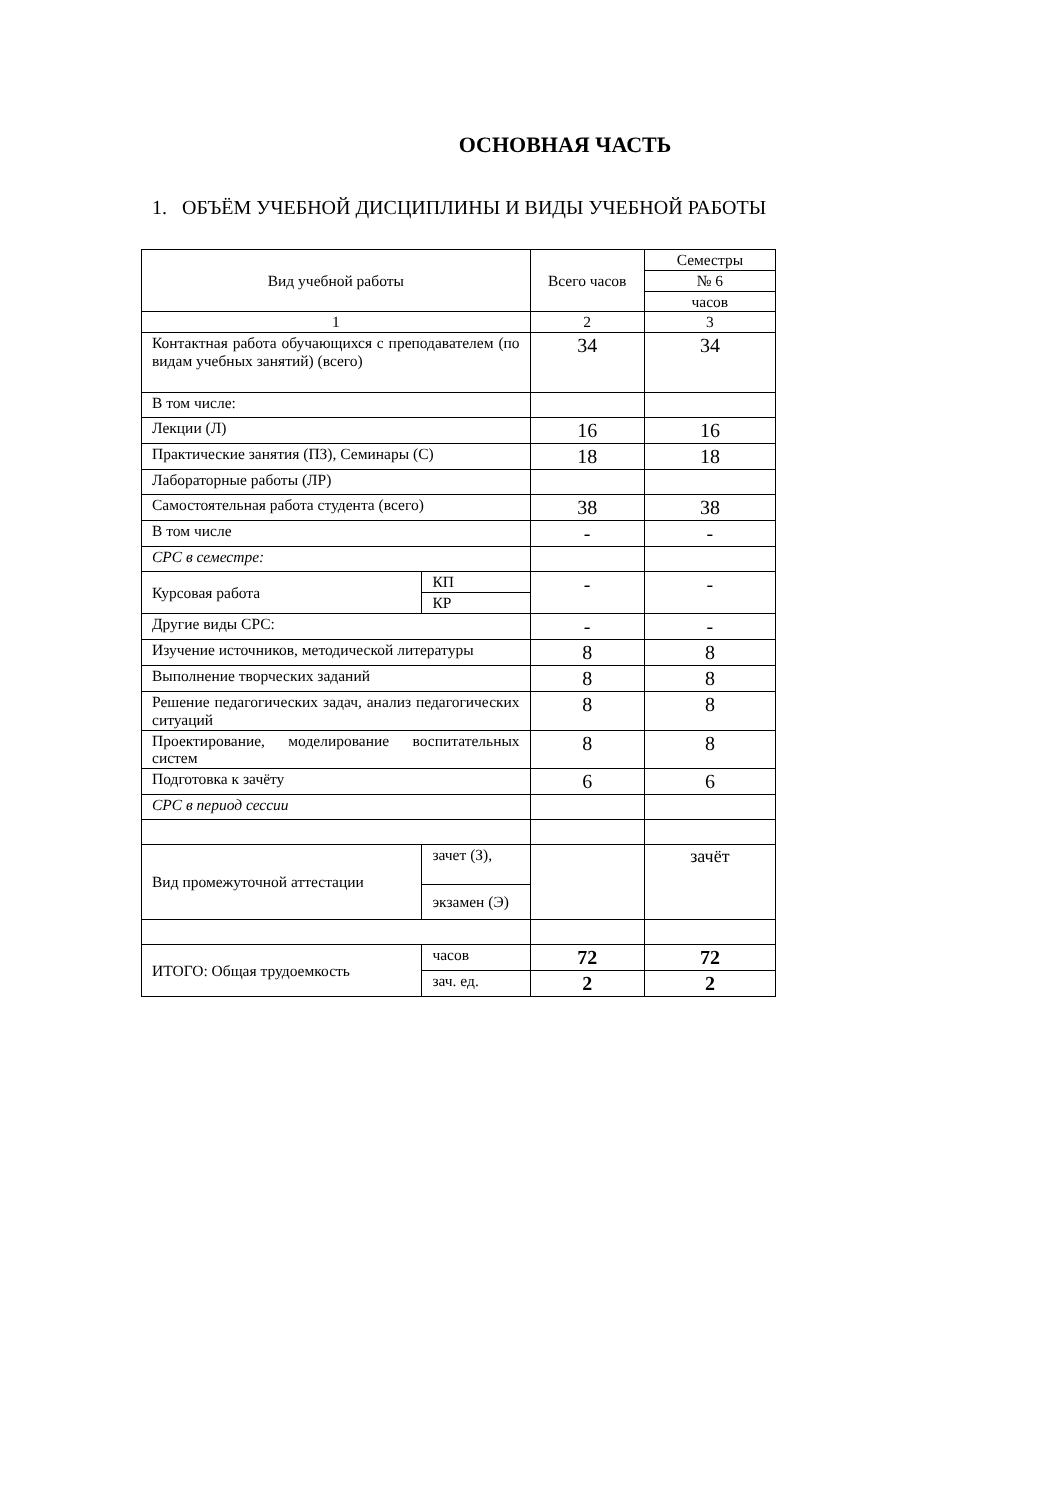ОСНОВНАЯ ЧАСТЬ
1. ОБЪЁМ УЧЕБНОЙ ДИСЦИПЛИНЫ И ВИДЫ УЧЕБНОЙ РАБОТЫ
| Вид учебной работы | | Всего часов | Семестры |
| | | | № 6 |
| | | | часов |
| 1 | | 2 | 3 |
| Контактная работа обучающихся с преподавателем (по видам учебных занятий) (всего) | | 34 | 34 |
| В том числе: | | | |
| Лекции (Л) | | 16 | 16 |
| Практические занятия (ПЗ), Семинары (С) | | 18 | 18 |
| Лабораторные работы (ЛР) | | | |
| Самостоятельная работа студента (всего) | | 38 | 38 |
| В том числе | | - | - |
| СРС в семестре: | | | |
| Курсовая работа | КП | - | - |
| | КР | | |
| Другие виды СРС: | | - | - |
| Изучение источников, методической литературы | | 8 | 8 |
| Выполнение творческих заданий | | 8 | 8 |
| Решение педагогических задач, анализ педагогических ситуаций | | 8 | 8 |
| Проектирование, моделирование воспитательных систем | | 8 | 8 |
| Подготовка к зачёту | | 6 | 6 |
| СРС в период сессии | | | |
| Вид промежуточной аттестации | зачет (З), | | зачёт |
| | экзамен (Э) | | |
| ИТОГО: Общая трудоемкость | часов | 72 | 72 |
| | зач. ед. | 2 | 2 |